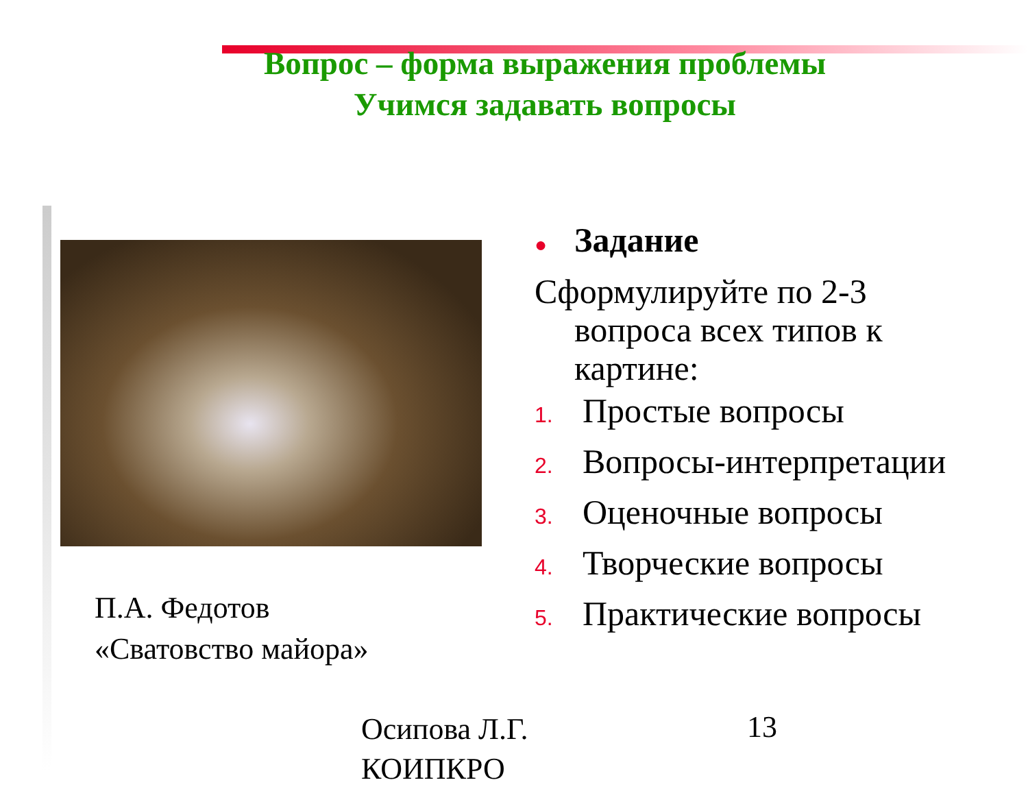Вопрос – форма выражения проблемы
Учимся задавать вопросы
П.А. Федотов
«Сватовство майора»
● Задание
Сформулируйте по 2-3
вопроса всех типов к
картине:
1. Простые вопросы
2. Вопросы-интерпретации
3. Оценочные вопросы
4. Творческие вопросы
5. Практические вопросы
Осипова Л.Г.
КОИПКРО
13